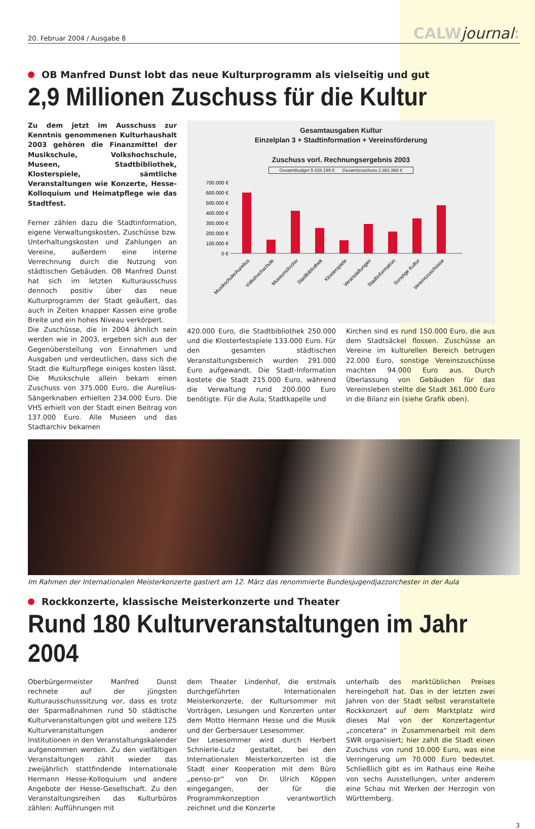20. Februar 2004 / Ausgabe 8
CALWjournal:
OB Manfred Dunst lobt das neue Kulturprogramm als vielseitig und gut
2,9 Millionen Zuschuss für die Kultur
Zu dem jetzt im Ausschuss zur Kenntnis genommenen Kulturhaushalt 2003 gehören die Finanzmittel der Musikschule, Volkshochschule, Museen, Stadtbibliothek, Klosterspiele, sämtliche Veranstaltungen wie Konzerte, Hesse-Kolloquium und Heimatpflege wie das Stadtfest.
Ferner zählen dazu die Stadtinformation, eigene Verwaltungskosten, Zuschüsse bzw. Unterhaltungskosten und Zahlungen an Vereine, außerdem eine interne Verrechnung durch die Nutzung von städtischen Gebäuden. OB Manfred Dunst hat sich im letzten Kulturausschuss dennoch positiv über das neue Kulturprogramm der Stadt geäußert, das auch in Zeiten knapper Kassen eine große Breite und ein hohes Niveau verkörpert.
Die Zuschüsse, die in 2004 ähnlich sein werden wie in 2003, ergeben sich aus der Gegenüberstellung von Einnahmen und Ausgaben und verdeutlichen, dass sich die Stadt die Kulturpflege einiges kosten lässt. Die Musikschule allein bekam einen Zuschuss von 375.000 Euro, die Aurelius-Sängerknaben erhielten 234.000 Euro. Die VHS erhielt von der Stadt einen Beitrag von 137.000 Euro. Alle Museen und das Stadtarchiv bekamen
Gesamtausgaben Kultur
Einzelplan 3 + Stadtinformation + Vereinsförderung
Zuschuss vorl. Rechnungsergebnis 2003
Gesamtbudget 5.428.199 € Gesamtzuschuss 2.881.860 €
700.000 €
600.000 €
500.000 €
400.000 €
300.000 €
200.000 €
100.000 €
0 €
Musikschule/Aurelius
Volkshochschule
Museum/Archiv
Stadtbibliothek
Klosterspiele
Veranstaltungen
Stadtinformation
Sonstige Kultur
Vereinszuschüsse
420.000 Euro, die Stadtbibliothek 250.000 und die Klosterfestspiele 133.000 Euro. Für den gesamten städtischen Veranstaltungsbereich wurden 291.000 Euro aufgewandt. Die Stadt-Information kostete die Stadt 215.000 Euro, während die Verwaltung rund 200.000 Euro benötigte. Für die Aula, Stadtkapelle und
Kirchen sind es rund 150.000 Euro, die aus dem Stadtsäckel flossen. Zuschüsse an Vereine im kulturellen Bereich betrugen 22.000 Euro, sonstige Vereinszuschüsse machten 94.000 Euro aus. Durch Überlassung von Gebäuden für das Vereinsleben stellte die Stadt 361.000 Euro in die Bilanz ein (siehe Grafik oben).
Im Rahmen der Internationalen Meisterkonzerte gastiert am 12. März das renommierte Bundesjugendjazzorchester in der Aula
Rockkonzerte, klassische Meisterkonzerte und Theater
Rund 180 Kulturveranstaltungen im Jahr 2004
Oberbürgermeister Manfred Dunst rechnete auf der jüngsten Kulturausschusssitzung vor, dass es trotz der Sparmaßnahmen rund 50 städtische Kulturveranstaltungen gibt und weitere 125 Kulturveranstaltungen anderer Institutionen in den Veranstaltungskalender aufgenommen werden. Zu den vielfältigen Veranstaltungen zählt wieder das zweijährlich stattfindende Internationale Hermann Hesse-Kolloquium und andere Angebote der Hesse-Gesellschaft. Zu den Veranstaltungsreihen das Kulturbüros zählen: Aufführungen mit
dem Theater Lindenhof, die erstmals durchgeführten Internationalen Meisterkonzerte, der Kultursommer mit Vorträgen, Lesungen und Konzerten unter dem Motto Hermann Hesse und die Musik und der Gerbersauer Lesesommer.
Der Lesesommer wird durch Herbert Schnierle-Lutz gestaltet, bei den Internationalen Meisterkonzerten ist die Stadt einer Kooperation mit dem Büro „penso-pr“ von Dr. Ulrich Köppen eingegangen, der für die Programmkonzeption verantwortlich zeichnet und die Konzerte
unterhalb des marktüblichen Preises hereingeholt hat. Das in der letzten zwei Jahren von der Stadt selbst veranstaltete Rockkonzert auf dem Marktplatz wird dieses Mal von der Konzertagentur „concetera“ in Zusammenarbeit mit dem SWR organisiert; hier zahlt die Stadt einen Zuschuss von rund 10.000 Euro, was eine Verringerung um 70.000 Euro bedeutet. Schließlich gibt es im Rathaus eine Reihe von sechs Ausstellungen, unter anderem eine Schau mit Werken der Herzogin von Württemberg.
3